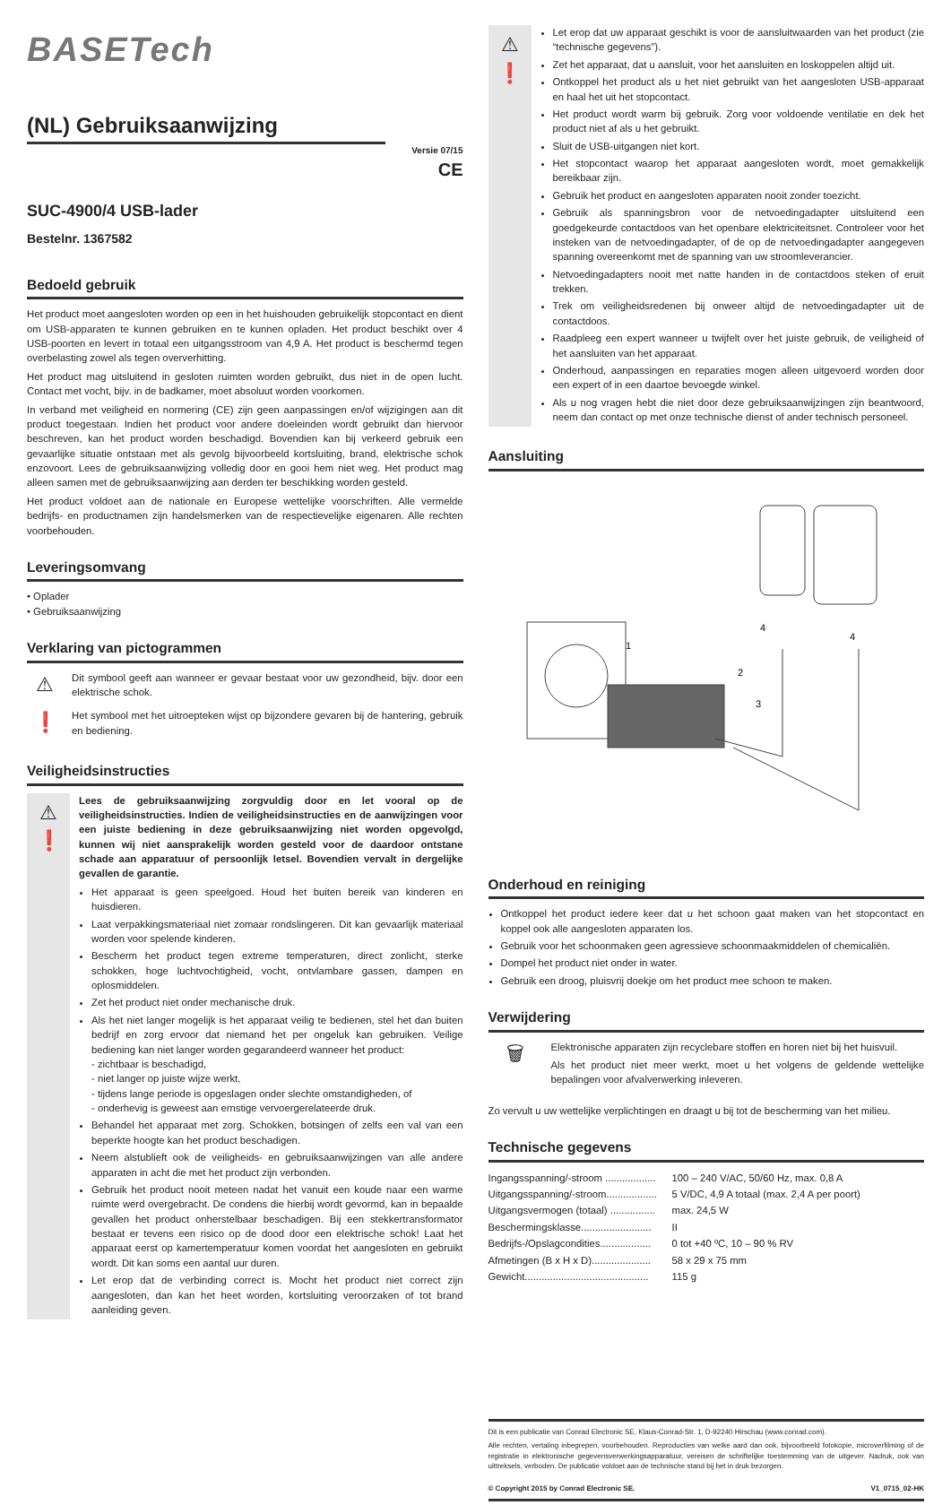BASETech
(NL) Gebruiksaanwijzing
Versie 07/15
CE
SUC-4900/4 USB-lader
Bestelnr. 1367582
Bedoeld gebruik
Het product moet aangesloten worden op een in het huishouden gebruikelijk stopcontact en dient om USB-apparaten te kunnen gebruiken en te kunnen opladen. Het product beschikt over 4 USB-poorten en levert in totaal een uitgangsstroom van 4,9 A. Het product is beschermd tegen overbelasting zowel als tegen oververhitting.
Het product mag uitsluitend in gesloten ruimten worden gebruikt, dus niet in de open lucht. Contact met vocht, bijv. in de badkamer, moet absoluut worden voorkomen.
In verband met veiligheid en normering (CE) zijn geen aanpassingen en/of wijzigingen aan dit product toegestaan. Indien het product voor andere doeleinden wordt gebruikt dan hiervoor beschreven, kan het product worden beschadigd. Bovendien kan bij verkeerd gebruik een gevaarlijke situatie ontstaan met als gevolg bijvoorbeeld kortsluiting, brand, elektrische schok enzovoort. Lees de gebruiksaanwijzing volledig door en gooi hem niet weg. Het product mag alleen samen met de gebruiksaanwijzing aan derden ter beschikking worden gesteld.
Het product voldoet aan de nationale en Europese wettelijke voorschriften. Alle vermelde bedrijfs- en productnamen zijn handelsmerken van de respectievelijke eigenaren. Alle rechten voorbehouden.
Leveringsomvang
• Oplader
• Gebruiksaanwijzing
Verklaring van pictogrammen
⚠
Dit symbool geeft aan wanneer er gevaar bestaat voor uw gezondheid, bijv. door een elektrische schok.
❗
Het symbool met het uitroepteken wijst op bijzondere gevaren bij de hantering, gebruik en bediening.
Veiligheidsinstructies
⚠
❗
Lees de gebruiksaanwijzing zorgvuldig door en let vooral op de veiligheidsinstructies. Indien de veiligheidsinstructies en de aanwijzingen voor een juiste bediening in deze gebruiksaanwijzing niet worden opgevolgd, kunnen wij niet aansprakelijk worden gesteld voor de daardoor ontstane schade aan apparatuur of persoonlijk letsel. Bovendien vervalt in dergelijke gevallen de garantie.
Het apparaat is geen speelgoed. Houd het buiten bereik van kinderen en huisdieren.
Laat verpakkingsmateriaal niet zomaar rondslingeren. Dit kan gevaarlijk materiaal worden voor spelende kinderen.
Bescherm het product tegen extreme temperaturen, direct zonlicht, sterke schokken, hoge luchtvochtigheid, vocht, ontvlambare gassen, dampen en oplosmiddelen.
Zet het product niet onder mechanische druk.
Als het niet langer mogelijk is het apparaat veilig te bedienen, stel het dan buiten bedrijf en zorg ervoor dat niemand het per ongeluk kan gebruiken. Veilige bediening kan niet langer worden gegarandeerd wanneer het product:
- zichtbaar is beschadigd,
- niet langer op juiste wijze werkt,
- tijdens lange periode is opgeslagen onder slechte omstandigheden, of
- onderhevig is geweest aan ernstige vervoergerelateerde druk.
Behandel het apparaat met zorg. Schokken, botsingen of zelfs een val van een beperkte hoogte kan het product beschadigen.
Neem alstublieft ook de veiligheids- en gebruiksaanwijzingen van alle andere apparaten in acht die met het product zijn verbonden.
Gebruik het product nooit meteen nadat het vanuit een koude naar een warme ruimte werd overgebracht. De condens die hierbij wordt gevormd, kan in bepaalde gevallen het product onherstelbaar beschadigen. Bij een stekkertransformator bestaat er tevens een risico op de dood door een elektrische schok! Laat het apparaat eerst op kamertemperatuur komen voordat het aangesloten en gebruikt wordt. Dit kan soms een aantal uur duren.
Let erop dat de verbinding correct is. Mocht het product niet correct zijn aangesloten, dan kan het heet worden, kortsluiting veroorzaken of tot brand aanleiding geven.
⚠
❗
Let erop dat uw apparaat geschikt is voor de aansluitwaarden van het product (zie “technische gegevens”).
Zet het apparaat, dat u aansluit, voor het aansluiten en loskoppelen altijd uit.
Ontkoppel het product als u het niet gebruikt van het aangesloten USB-apparaat en haal het uit het stopcontact.
Het product wordt warm bij gebruik. Zorg voor voldoende ventilatie en dek het product niet af als u het gebruikt.
Sluit de USB-uitgangen niet kort.
Het stopcontact waarop het apparaat aangesloten wordt, moet gemakkelijk bereikbaar zijn.
Gebruik het product en aangesloten apparaten nooit zonder toezicht.
Gebruik als spanningsbron voor de netvoedingadapter uitsluitend een goedgekeurde contactdoos van het openbare elektriciteitsnet. Controleer voor het insteken van de netvoedingadapter, of de op de netvoedingadapter aangegeven spanning overeenkomt met de spanning van uw stroomleverancier.
Netvoedingadapters nooit met natte handen in de contactdoos steken of eruit trekken.
Trek om veiligheidsredenen bij onweer altijd de netvoedingadapter uit de contactdoos.
Raadpleeg een expert wanneer u twijfelt over het juiste gebruik, de veiligheid of het aansluiten van het apparaat.
Onderhoud, aanpassingen en reparaties mogen alleen uitgevoerd worden door een expert of in een daartoe bevoegde winkel.
Als u nog vragen hebt die niet door deze gebruiksaanwijzingen zijn beantwoord, neem dan contact op met onze technische dienst of ander technisch personeel.
Aansluiting
1
2
3
4
4
Onderhoud en reiniging
Ontkoppel het product iedere keer dat u het schoon gaat maken van het stopcontact en koppel ook alle aangesloten apparaten los.
Gebruik voor het schoonmaken geen agressieve schoonmaakmiddelen of chemicaliën.
Dompel het product niet onder in water.
Gebruik een droog, pluisvrij doekje om het product mee schoon te maken.
Verwijdering
🗑
Elektronische apparaten zijn recyclebare stoffen en horen niet bij het huisvuil.
Als het product niet meer werkt, moet u het volgens de geldende wettelijke bepalingen voor afvalverwerking inleveren.
Zo vervult u uw wettelijke verplichtingen en draagt u bij tot de bescherming van het milieu.
Technische gegevens
| Ingangsspanning/-stroom .................. | 100 – 240 V/AC, 50/60 Hz, max. 0,8 A |
| Uitgangsspanning/-stroom.................. | 5 V/DC, 4,9 A totaal (max. 2,4 A per poort) |
| Uitgangsvermogen (totaal) ................ | max. 24,5 W |
| Beschermingsklasse......................... | II |
| Bedrijfs-/Opslagcondities.................. | 0 tot +40 ºC, 10 – 90 % RV |
| Afmetingen (B x H x D)..................... | 58 x 29 x 75 mm |
| Gewicht............................................ | 115 g |
Dit is een publicatie van Conrad Electronic SE, Klaus-Conrad-Str. 1, D-92240 Hirschau (www.conrad.com).
Alle rechten, vertaling inbegrepen, voorbehouden. Reproducties van welke aard dan ook, bijvoorbeeld fotokopie, microverfilming of de registratie in elektronische gegevensverwerkingsapparatuur, vereisen de schriftelijke toestemming van de uitgever. Nadruk, ook van uittreksels, verboden. De publicatie voldoet aan de technische stand bij het in druk bezorgen.
© Copyright 2015 by Conrad Electronic SE. V1_0715_02-HK